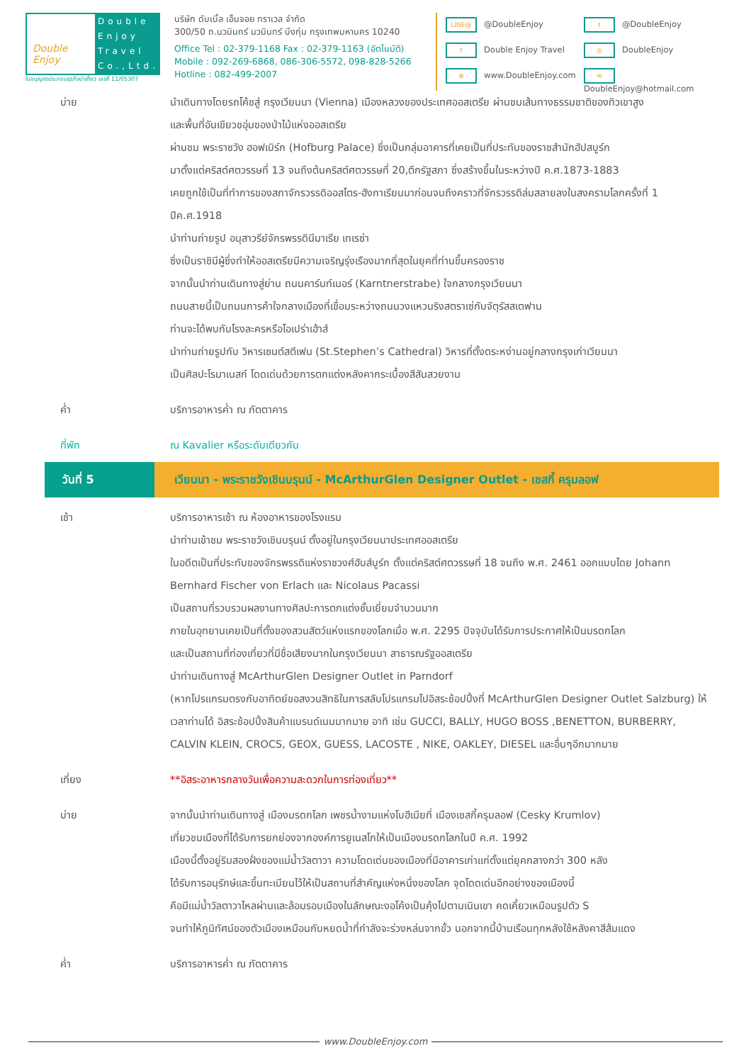Double Enjoy
Double Enjoy Travel Co.,Ltd.
ใบอนุญาตประกอบธุรกิจนำเที่ยว เลขที่ 11/05307
บริษัท ดับเบิ้ล เอ็นจอย ทราเวล จำกัด
300/50 ถ.นวมินทร์ นวมินทร์ บึงกุ่ม กรุงเทพมหานคร 10240
Office Tel : 02-379-1168 Fax : 02-379-1163 (อัตโนมัติ)
Mobile : 092-269-6868, 086-306-5572, 098-828-5266
Hotline : 082-499-2007
LINE@ @DoubleEnjoy
t @DoubleEnjoy
f Double Enjoy Travel
◎ DoubleEnjoy
⊕ www.DoubleEnjoy.com
✉ DoubleEnjoy@hotmail.com
บ่าย นำเดินทางโดยรถโค้ชสู่ กรุงเวียนนา (Vienna) เมืองหลวงของประเทศออสเตรีย ผ่านชมเส้นทางธรรมชาติของทิวเขาสูง
และพื้นที่อันเขียวชอุ่มของป่าไม้แห่งออสเตรีย
ผ่านชม พระราชวัง ฮอฟเบิร์ก (Hofburg Palace) ซึ่งเป็นกลุ่มอาคารที่เคยเป็นที่ประทับของราชสำนักฮัปสบูร์ก
มาตั้งแต่คริสต์ศตวรรษที่ 13 จนถึงต้นคริสต์ศตวรรษที่ 20,ตึกรัฐสภา ซึ่งสร้างขึ้นในระหว่างปี ค.ศ.1873-1883
เคยถูกใช้เป็นที่ทำการของสภาจักรวรรดิออสโตร-ฮังกาเรียนมาก่อนจนถึงคราวที่จักรวรรดิล่มสลายลงในสงครามโลกครั้งที่ 1 ปีค.ศ.1918
นำท่านถ่ายรูป อนุสาวรีย์จักรพรรดินีมาเรีย เทเรซ่า
ซึ่งเป็นราชินีผู้ซึ่งทำให้ออสเตรียมีความเจริญรุ่งเรืองมากที่สุดในยุคที่ท่านขึ้นครองราช
จากนั้นนำท่านเดินทางสู่ย่าน ถนนคาร์นท์เนอร์ (Karntnerstrabe) ใจกลางกรุงเวียนนา
ถนนสายนี้เป็นถนนการค้าใจกลางเมืองที่เชื่อมระหว่างถนนวงแหวนริงสตราเซ่กับจัตุรัสสเตฟาน
ท่านจะได้พบกับโรงละครหรือโอเปร่าเฮ้าส์
นำท่านถ่ายรูปกับ วิหารเซนต์สตีเฟน (St.Stephen’s Cathedral) วิหารที่ตั้งตระหง่านอยู่กลางกรุงเก่าเวียนนา
เป็นศิลปะโรมาเนสก์ โดดเด่นด้วยการตกแต่งหลังคากระเบื้องสีสันสวยงาม
ค่ำ บริการอาหารค่ำ ณ ภัตตาคาร
ที่พัก ณ Kavalier หรือระดับเดียวกัน
วันที่ 5 เวียนนา - พระราชวังเชินบรุนน์ - McArthurGlen Designer Outlet - เชสกี้ ครุมลอฟ
เช้า บริการอาหารเช้า ณ ห้องอาหารของโรงแรม
นำท่านเข้าชม พระราชวังเชินบรุนน์ ตั้งอยู่ในกรุงเวียนนาประเทศออสเตรีย
ในอดีตเป็นที่ประทับของจักรพรรดิแห่งราชวงศ์ฮับส์บูร์ก ตั้งแต่คริสต์ศตวรรษที่ 18 จนถึง พ.ศ. 2461 ออกแบบโดย Johann Bernhard Fischer von Erlach และ Nicolaus Pacassi
เป็นสถานที่รวบรวมผลงานทางศิลปะการตกแต่งชั้นเยี่ยมจำนวนมาก
ภายในอุทยานเคยเป็นที่ตั้งของสวนสัตว์แห่งแรกของโลกเมื่อ พ.ศ. 2295 ปัจจุบันได้รับการประกาศให้เป็นมรดกโลก
และเป็นสถานที่ท่องเที่ยวที่มีชื่อเสียงมากในกรุงเวียนนา สาธารณรัฐออสเตรีย
นำท่านเดินทางสู่ McArthurGlen Designer Outlet in Parndorf
(หากโปรแกรมตรงกับอาทิตย์ขอสงวนสิทธิในการสลับโปรแกรมไปอิสระช้อปปิ้งที่ McArthurGlen Designer Outlet Salzburg) ให้เวลาท่านได้ อิสระช้อปปิ้งสินค้าแบรนด์เนมมากมาย อาทิ เช่น GUCCI, BALLY, HUGO BOSS ,BENETTON, BURBERRY, CALVIN KLEIN, CROCS, GEOX, GUESS, LACOSTE , NIKE, OAKLEY, DIESEL และอื่นๆอีกมากมาย
เที่ยง **อิสระอาหารกลางวันเพื่อความสะดวกในการท่องเที่ยว**
บ่าย จากนั้นนำท่านเดินทางสู่ เมืองมรดกโลก เพชรน้ำงามแห่งโบฮีเมียที่ เมืองเชสกี้ครุมลอฟ (Cesky Krumlov)
เที่ยวชมเมืองที่ได้รับการยกย่องจากองค์การยูเนสโกให้เป็นเมืองมรดกโลกในปี ค.ศ. 1992
เมืองนี้ตั้งอยู่ริมสองฝั่งของแม่น้ำวัลตาวา ความโดดเด่นของเมืองที่มีอาคารเก่าแก่ตั้งแต่ยุคกลางกว่า 300 หลัง
ได้รับการอนุรักษ์และขึ้นทะเบียนไว้ให้เป็นสถานที่สำคัญแห่งหนึ่งของโลก จุดโดดเด่นอีกอย่างของเมืองนี้
คือมีแม่น้ำวัลตาวาไหลผ่านและล้อมรอบเมืองในลักษณะงอโค้งเป็นคุ้งไปตามเนินเขา คดเคี้ยวเหมือนรูปตัว S
จนทำให้ภูมิทัศน์ของตัวเมืองเหมือนกับหยดน้ำที่กำลังจะร่วงหล่นจากขั้ว นอกจากนี้บ้านเรือนทุกหลังใช้หลังคาสีส้มแดง
ค่ำ บริการอาหารค่ำ ณ ภัตตาคาร
www.DoubleEnjoy.com